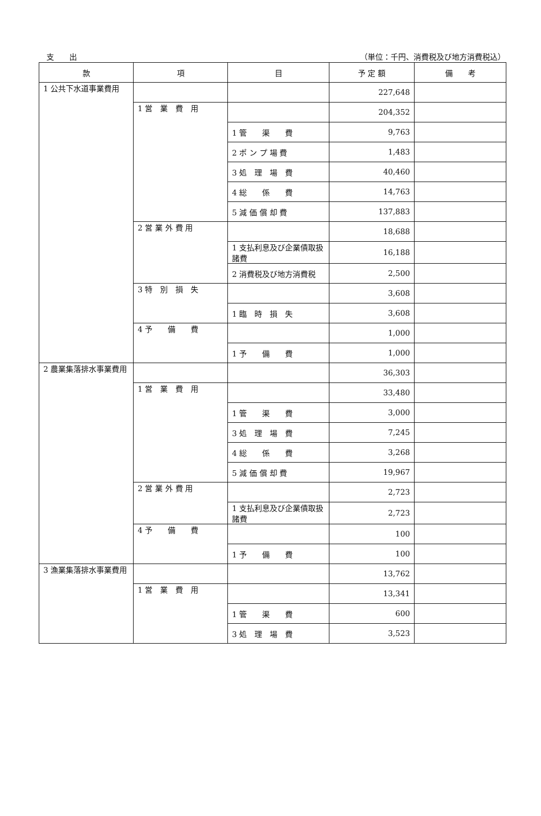支　　出 （単位：千円、消費税及び地方消費税込）
| 款 | 項 | 目 | 予 定 額 | 備 考 |
| --- | --- | --- | --- | --- |
| 1 公共下水道事業費用 | | | 227,648 | |
| | 1 営 業 費 用 | | 204,352 | |
| | | 1 管 渠 費 | 9,763 | |
| | | 2 ポ ン プ 場 費 | 1,483 | |
| | | 3 処 理 場 費 | 40,460 | |
| | | 4 総 係 費 | 14,763 | |
| | | 5 減 価 償 却 費 | 137,883 | |
| | 2 営 業 外 費 用 | | 18,688 | |
| | | 1 支払利息及び企業債取扱諸費 | 16,188 | |
| | | 2 消費税及び地方消費税 | 2,500 | |
| | 3 特 別 損 失 | | 3,608 | |
| | | 1 臨 時 損 失 | 3,608 | |
| | 4 予 備 費 | | 1,000 | |
| | | 1 予 備 費 | 1,000 | |
| 2 農業集落排水事業費用 | | | 36,303 | |
| | 1 営 業 費 用 | | 33,480 | |
| | | 1 管 渠 費 | 3,000 | |
| | | 3 処 理 場 費 | 7,245 | |
| | | 4 総 係 費 | 3,268 | |
| | | 5 減 価 償 却 費 | 19,967 | |
| | 2 営 業 外 費 用 | | 2,723 | |
| | | 1 支払利息及び企業債取扱諸費 | 2,723 | |
| | 4 予 備 費 | | 100 | |
| | | 1 予 備 費 | 100 | |
| 3 漁業集落排水事業費用 | | | 13,762 | |
| | 1 営 業 費 用 | | 13,341 | |
| | | 1 管 渠 費 | 600 | |
| | | 3 処 理 場 費 | 3,523 | |